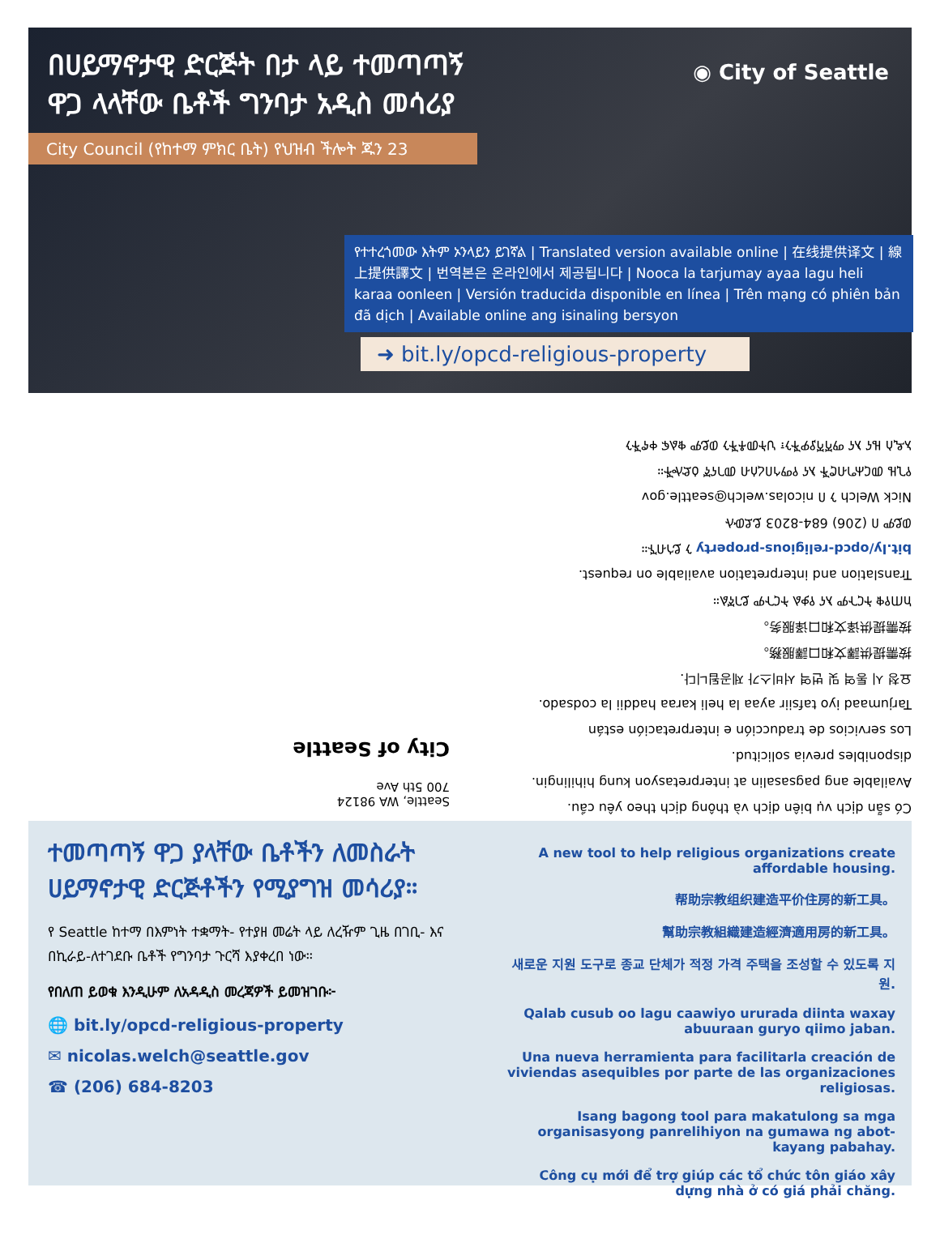በሀይማኖታዊ ድርጅት በታ ላይ ተመጣጣኝ ዋጋ ላላቸው ቤቶች ግንባታ አዲስ መሳሪያ
◉ City of Seattle
City Council (የከተማ ምክር ቤት) የህዝብ ችሎት ጁን 23
የተተረጎመው እትም ኦንላይን ይገኛል | Translated version available online | 在线提供译文 | 線上提供譯文 | 번역본은 온라인에서 제공됩니다 | Nooca la tarjumay ayaa lagu heli karaa oonleen | Versión traducida disponible en línea | Trên mạng có phiên bản đã dịch | Available online ang isinaling bersyon
➜ bit.ly/opcd-religious-property
Seattle, WA 98124
700 5th Ave
City of Seattle
Có sẵn dịch vụ biên dịch và thông dịch theo yêu cầu.
Available ang pagsasalin at interpretasyon kung hihilingin.
disponibles previa solicitud.
Los servicios de traducción e interpretación están
Tarjumaad iyo tafsiir ayaa la heli karaa haddii la codsado.
요청 시 통역 및 번역 서비스가 제공됩니다.
按需提供譯文和口譯服務。
按需提供译文和口译服务。
ከጠየቁ ትርጉም እና የቃል ትርጉም ይገኛል።
Translation and interpretation available on request.
bit.ly/opcd-religious-property ን ይጎብኙ።
ወይም በ (206) 684-8203 ይደውሉ
Nick Welch ን በ nicolas.welch@seattle.gov
የጊዜ መርሐግብሮች እና የማኅበረሰብ መገናኛ ዕድሎች።
አዲስ ዜና እና ማሻሻያዎችን፣ ህትመቶችን ወይም ቁልፍ ቀኖችን
ተመጣጣኝ ዋጋ ያላቸው ቤቶችን ለመስራት ሀይማኖታዊ ድርጅቶችን የሚያግዝ መሳሪያ።
የ Seattle ከተማ በእምነት ተቋማት- የተያዘ መሬት ላይ ለረዥም ጊዜ በገቢ- እና በኪራይ-ለተገደቡ ቤቶች የግንባታ ጉርሻ እያቀረበ ነው።
የበለጠ ይወቁ እንዲሁም ለአዳዲስ መረጃዎች ይመዝገቡ፦
🌐 bit.ly/opcd-religious-property
✉ nicolas.welch@seattle.gov
☎ (206) 684-8203
A new tool to help religious organizations create affordable housing.
帮助宗教组织建造平价住房的新工具。
幫助宗教組織建造經濟適用房的新工具。
새로운 지원 도구로 종교 단체가 적정 가격 주택을 조성할 수 있도록 지원.
Qalab cusub oo lagu caawiyo ururada diinta waxay abuuraan guryo qiimo jaban.
Una nueva herramienta para facilitarla creación de viviendas asequibles por parte de las organizaciones religiosas.
Isang bagong tool para makatulong sa mga organisasyong panrelihiyon na gumawa ng abot-kayang pabahay.
Công cụ mới để trợ giúp các tổ chức tôn giáo xây dựng nhà ở có giá phải chăng.